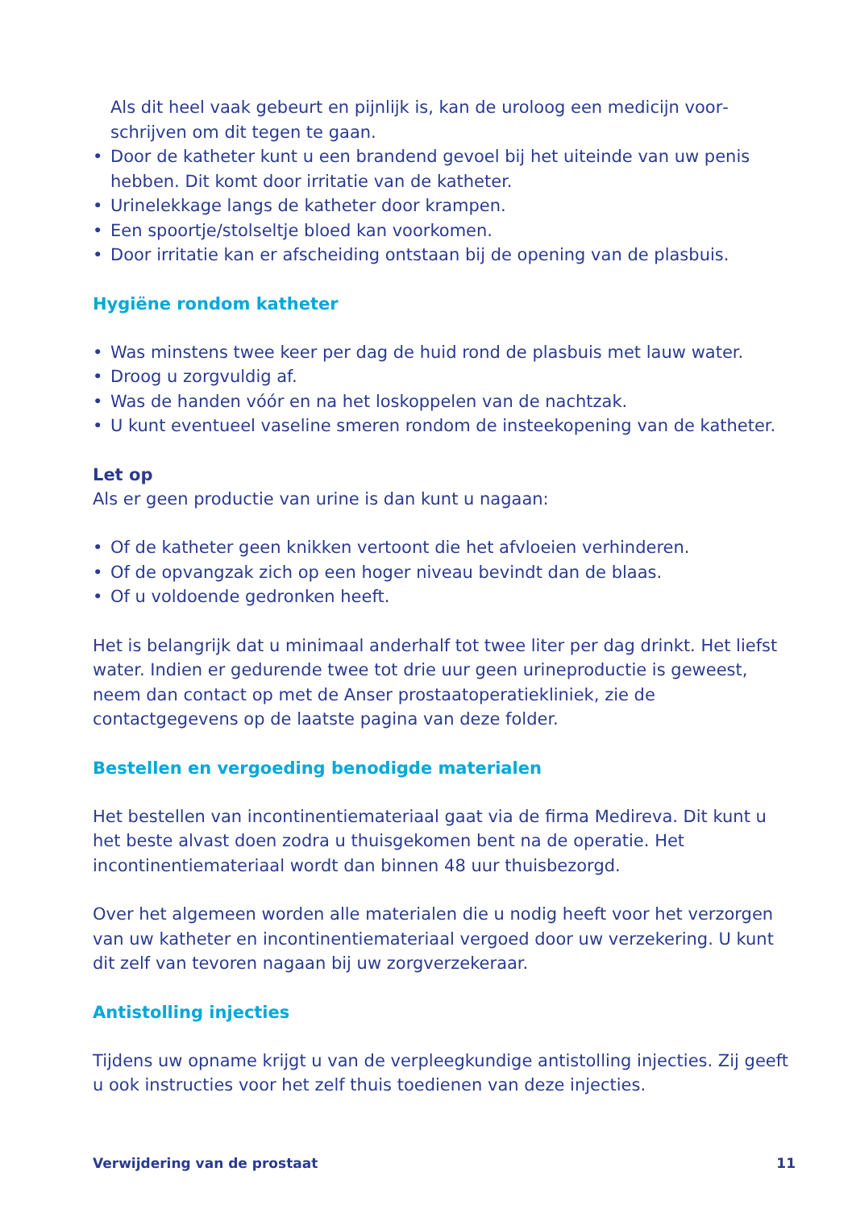Als dit heel vaak gebeurt en pijnlijk is, kan de uroloog een medicijn voor­schrijven om dit tegen te gaan.
• Door de katheter kunt u een brandend gevoel bij het uiteinde van uw penis hebben. Dit komt door irritatie van de katheter.
• Urinelekkage langs de katheter door krampen.
• Een spoortje/stolseltje bloed kan voorkomen.
• Door irritatie kan er afscheiding ontstaan bij de opening van de plasbuis.
Hygiëne rondom katheter
• Was minstens twee keer per dag de huid rond de plasbuis met lauw water.
• Droog u zorgvuldig af.
• Was de handen vóór en na het loskoppelen van de nachtzak.
• U kunt eventueel vaseline smeren rondom de insteekopening van de katheter.
Let op
Als er geen productie van urine is dan kunt u nagaan:
• Of de katheter geen knikken vertoont die het afvloeien verhinderen.
• Of de opvangzak zich op een hoger niveau bevindt dan de blaas.
• Of u voldoende gedronken heeft.
Het is belangrijk dat u minimaal anderhalf tot twee liter per dag drinkt. Het liefst water. Indien er gedurende twee tot drie uur geen urineproductie is geweest, neem dan contact op met de Anser prostaatoperatiekliniek, zie de contactgegevens op de laatste pagina van deze folder.
Bestellen en vergoeding benodigde materialen
Het bestellen van incontinentiemateriaal gaat via de firma Medireva. Dit kunt u het beste alvast doen zodra u thuisgekomen bent na de operatie. Het incontinentiemateriaal wordt dan binnen 48 uur thuisbezorgd.
Over het algemeen worden alle materialen die u nodig heeft voor het verzorgen van uw katheter en incontinentiemateriaal vergoed door uw verzekering. U kunt dit zelf van tevoren nagaan bij uw zorgverzekeraar.
Antistolling injecties
Tijdens uw opname krijgt u van de verpleegkundige antistolling injecties. Zij geeft u ook instructies voor het zelf thuis toedienen van deze injecties.
Verwijdering van de prostaat 11